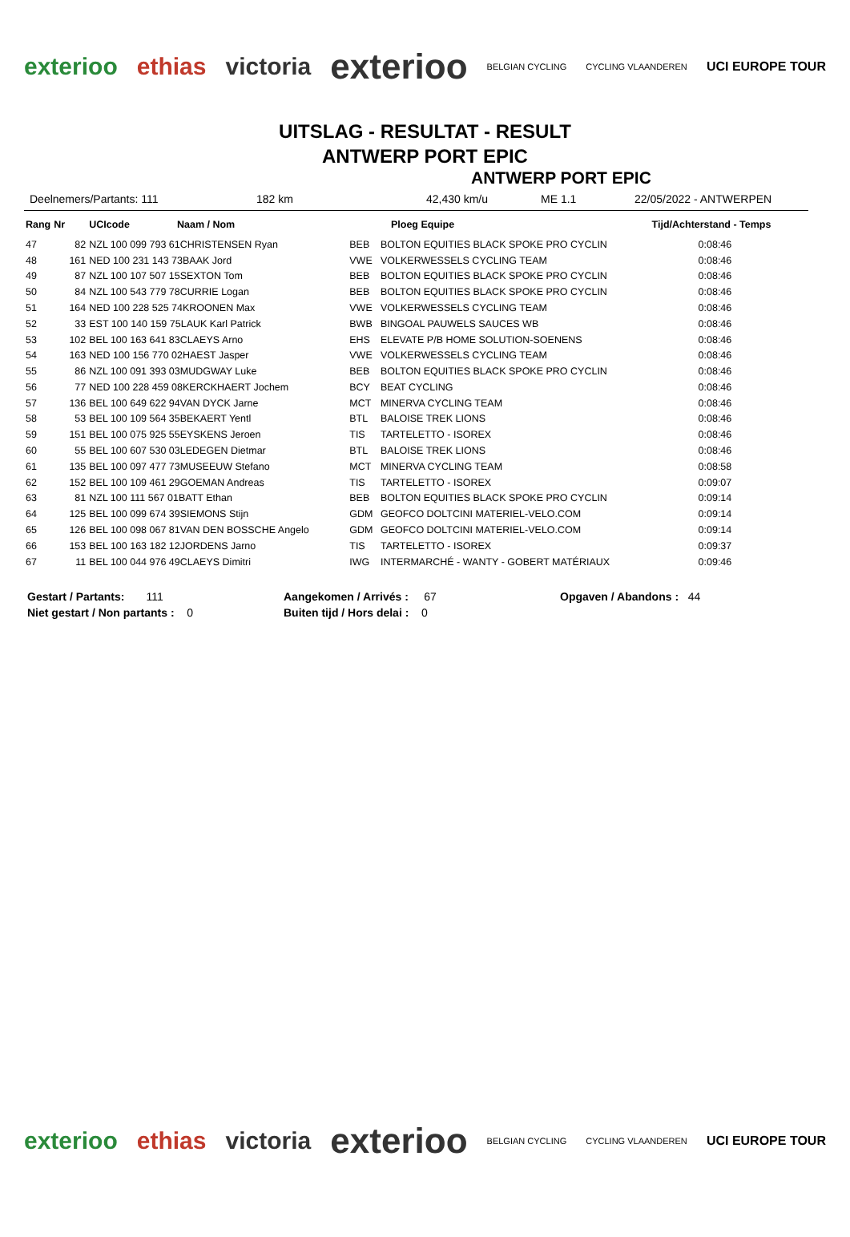exterioo ethias victoria exterioo BELGIAN CYCLING CYCLING VLAANDEREN UCI EUROPE TOUR
UITSLAG - RESULTAT - RESULT
ANTWERP PORT EPIC
ANTWERP PORT EPIC
Deelnemers/Partants: 111 182 km 42,430 km/u ME 1.1 22/05/2022 - ANTWERPEN
| Rang | Nr | UCIcode Naam / Nom | | Ploeg Equipe | Tijd/Achterstand - Temps |
| --- | --- | --- | --- | --- | --- |
| 47 | 82 | NZL 100 099 793 61CHRISTENSEN Ryan | BEB | BOLTON EQUITIES BLACK SPOKE PRO CYCLIN | 0:08:46 |
| 48 | 161 | NED 100 231 143 73BAAK Jord | VWE | VOLKERWESSELS CYCLING TEAM | 0:08:46 |
| 49 | 87 | NZL 100 107 507 15SEXTON Tom | BEB | BOLTON EQUITIES BLACK SPOKE PRO CYCLIN | 0:08:46 |
| 50 | 84 | NZL 100 543 779 78CURRIE Logan | BEB | BOLTON EQUITIES BLACK SPOKE PRO CYCLIN | 0:08:46 |
| 51 | 164 | NED 100 228 525 74KROONEN Max | VWE | VOLKERWESSELS CYCLING TEAM | 0:08:46 |
| 52 | 33 | EST 100 140 159 75LAUK Karl Patrick | BWB | BINGOAL PAUWELS SAUCES WB | 0:08:46 |
| 53 | 102 | BEL 100 163 641 83CLAEYS Arno | EHS | ELEVATE P/B HOME SOLUTION-SOENENS | 0:08:46 |
| 54 | 163 | NED 100 156 770 02HAEST Jasper | VWE | VOLKERWESSELS CYCLING TEAM | 0:08:46 |
| 55 | 86 | NZL 100 091 393 03MUDGWAY Luke | BEB | BOLTON EQUITIES BLACK SPOKE PRO CYCLIN | 0:08:46 |
| 56 | 77 | NED 100 228 459 08KERCKHAERT Jochem | BCY | BEAT CYCLING | 0:08:46 |
| 57 | 136 | BEL 100 649 622 94VAN DYCK Jarne | MCT | MINERVA CYCLING TEAM | 0:08:46 |
| 58 | 53 | BEL 100 109 564 35BEKAERT Yentl | BTL | BALOISE TREK LIONS | 0:08:46 |
| 59 | 151 | BEL 100 075 925 55EYSKENS Jeroen | TIS | TARTELETTO - ISOREX | 0:08:46 |
| 60 | 55 | BEL 100 607 530 03LEDEGEN Dietmar | BTL | BALOISE TREK LIONS | 0:08:46 |
| 61 | 135 | BEL 100 097 477 73MUSEEUW Stefano | MCT | MINERVA CYCLING TEAM | 0:08:58 |
| 62 | 152 | BEL 100 109 461 29GOEMAN Andreas | TIS | TARTELETTO - ISOREX | 0:09:07 |
| 63 | 81 | NZL 100 111 567 01BATT Ethan | BEB | BOLTON EQUITIES BLACK SPOKE PRO CYCLIN | 0:09:14 |
| 64 | 125 | BEL 100 099 674 39SIEMONS Stijn | GDM | GEOFCO DOLTCINI MATERIEL-VELO.COM | 0:09:14 |
| 65 | 126 | BEL 100 098 067 81VAN DEN BOSSCHE Angelo | GDM | GEOFCO DOLTCINI MATERIEL-VELO.COM | 0:09:14 |
| 66 | 153 | BEL 100 163 182 12JORDENS Jarno | TIS | TARTELETTO - ISOREX | 0:09:37 |
| 67 | 11 | BEL 100 044 976 49CLAEYS Dimitri | IWG | INTERMARCHÉ - WANTY - GOBERT MATÉRIAUX | 0:09:46 |
Gestart / Partants: 111
Niet gestart / Non partants : 0
Aangekomen / Arrivés : 67
Buiten tijd / Hors delai : 0
Opgaven / Abandons : 44
exterioo ethias victoria exterioo BELGIAN CYCLING CYCLING VLAANDEREN UCI EUROPE TOUR